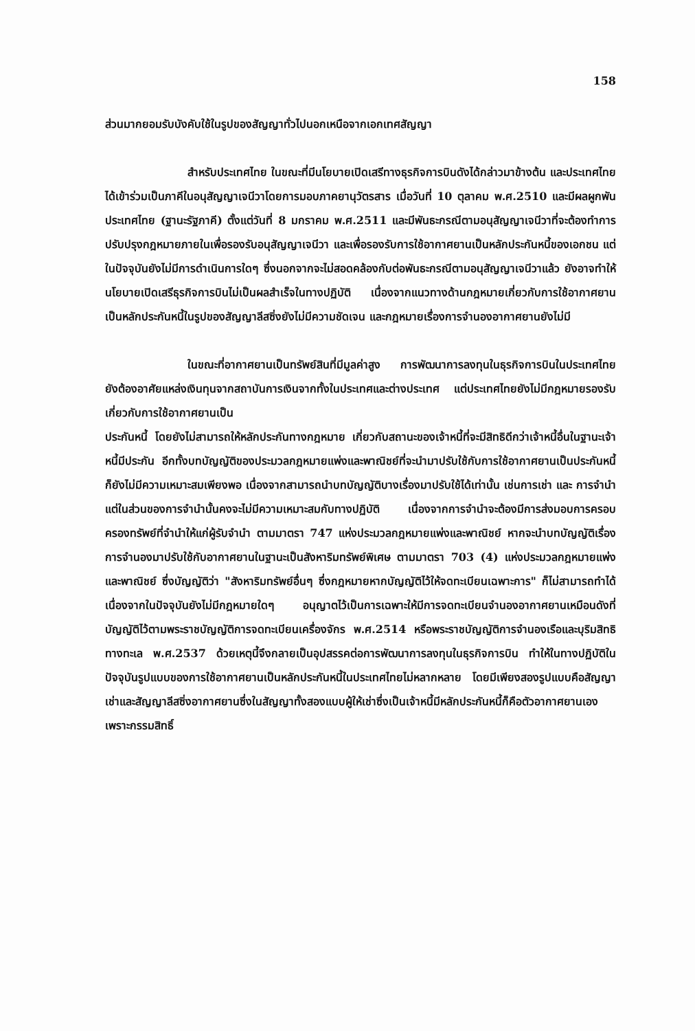158
ส่วนมากยอมรับบังคับใช้ในรูปของสัญญาทั่วไปนอกเหนือจากเอกเทศสัญญา
สำหรับประเทศไทย ในขณะที่มีนโยบายเปิดเสรีทางธุรกิจการบินดังได้กล่าวมาข้างต้น และประเทศไทยได้เข้าร่วมเป็นภาคีในอนุสัญญาเจนีวาโดยการมอบภาคยานุวัตรสาร เมื่อวันที่ 10 ตุลาคม พ.ศ.2510 และมีผลผูกพันประเทศไทย (ฐานะรัฐภาคี) ตั้งแต่วันที่ 8 มกราคม พ.ศ.2511 และมีพันธะกรณีตามอนุสัญญาเจนีวาที่จะต้องทำการปรับปรุงกฎหมายภายในเพื่อรองรับอนุสัญญาเจนีวา และเพื่อรองรับการใช้อากาศยานเป็นหลักประกันหนี้ของเอกชน แต่ในปัจจุบันยังไม่มีการดำเนินการใดๆ ซึ่งนอกจากจะไม่สอดคล้องกับต่อพันธะกรณีตามอนุสัญญาเจนีวาแล้ว ยังอาจทำให้นโยบายเปิดเสรีธุรกิจการบินไม่เป็นผลสำเร็จในทางปฏิบัติ เนื่องจากแนวทางด้านกฎหมายเกี่ยวกับการใช้อากาศยานเป็นหลักประกันหนี้ในรูปของสัญญาลีสซิ่งยังไม่มีความชัดเจน และกฎหมายเรื่องการจำนองอากาศยานยังไม่มี
ในขณะที่อากาศยานเป็นทรัพย์สินที่มีมูลค่าสูง การพัฒนาการลงทุนในธุรกิจการบินในประเทศไทย ยังต้องอาศัยแหล่งเงินทุนจากสถาบันการเงินจากทั้งในประเทศและต่างประเทศ แต่ประเทศไทยยังไม่มีกฎหมายรองรับ เกี่ยวกับการใช้อากาศยานเป็น
ประกันหนี้ โดยยังไม่สามารถให้หลักประกันทางกฎหมาย เกี่ยวกับสถานะของเจ้าหนี้ที่จะมีสิทธิดีกว่าเจ้าหนี้อื่นในฐานะเจ้าหนี้มีประกัน อีกทั้งบทบัญญัติของประมวลกฎหมายแพ่งและพาณิชย์ที่จะนำมาปรับใช้กับการใช้อากาศยานเป็นประกันหนี้ก็ยังไม่มีความเหมาะสมเพียงพอ เนื่องจากสามารถนำบทบัญญัติบางเรื่องมาปรับใช้ได้เท่านั้น เช่นการเช่า และ การจำนำ แต่ในส่วนของการจำนำนั้นคงจะไม่มีความเหมาะสมกับทางปฏิบัติ เนื่องจากการจำนำจะต้องมีการส่งมอบการครอบครองทรัพย์ที่จำนำให้แก่ผู้รับจำนำ ตามมาตรา 747 แห่งประมวลกฎหมายแพ่งและพาณิชย์ หากจะนำบทบัญญัติเรื่อง การจำนองมาปรับใช้กับอากาศยานในฐานะเป็นสังหาริมทรัพย์พิเศษ ตามมาตรา 703 (4) แห่งประมวลกฎหมายแพ่งและพาณิชย์ ซึ่งบัญญัติว่า "สังหาริมทรัพย์อื่นๆ ซึ่งกฎหมายหากบัญญัติไว้ให้จดทะเบียนเฉพาะการ" ก็ไม่สามารถทำได้เนื่องจากในปัจจุบันยังไม่มีกฎหมายใดๆ อนุญาตไว้เป็นการเฉพาะให้มีการจดทะเบียนจำนองอากาศยานเหมือนดังที่บัญญัติไว้ตามพระราชบัญญัติการจดทะเบียนเครื่องจักร พ.ศ.2514 หรือพระราชบัญญัติการจำนองเรือและบุริมสิทธิทางทะเล พ.ศ.2537 ด้วยเหตุนี้จึงกลายเป็นอุปสรรคต่อการพัฒนาการลงทุนในธุรกิจการบิน ทำให้ในทางปฏิบัติในปัจจุบันรูปแบบของการใช้อากาศยานเป็นหลักประกันหนี้ในประเทศไทยไม่หลากหลาย โดยมีเพียงสองรูปแบบคือสัญญาเช่าและสัญญาลีสซิ่งอากาศยานซึ่งในสัญญาทั้งสองแบบผู้ให้เช่าซึ่งเป็นเจ้าหนี้มีหลักประกันหนี้ก็คือตัวอากาศยานเอง เพราะกรรมสิทธิ์